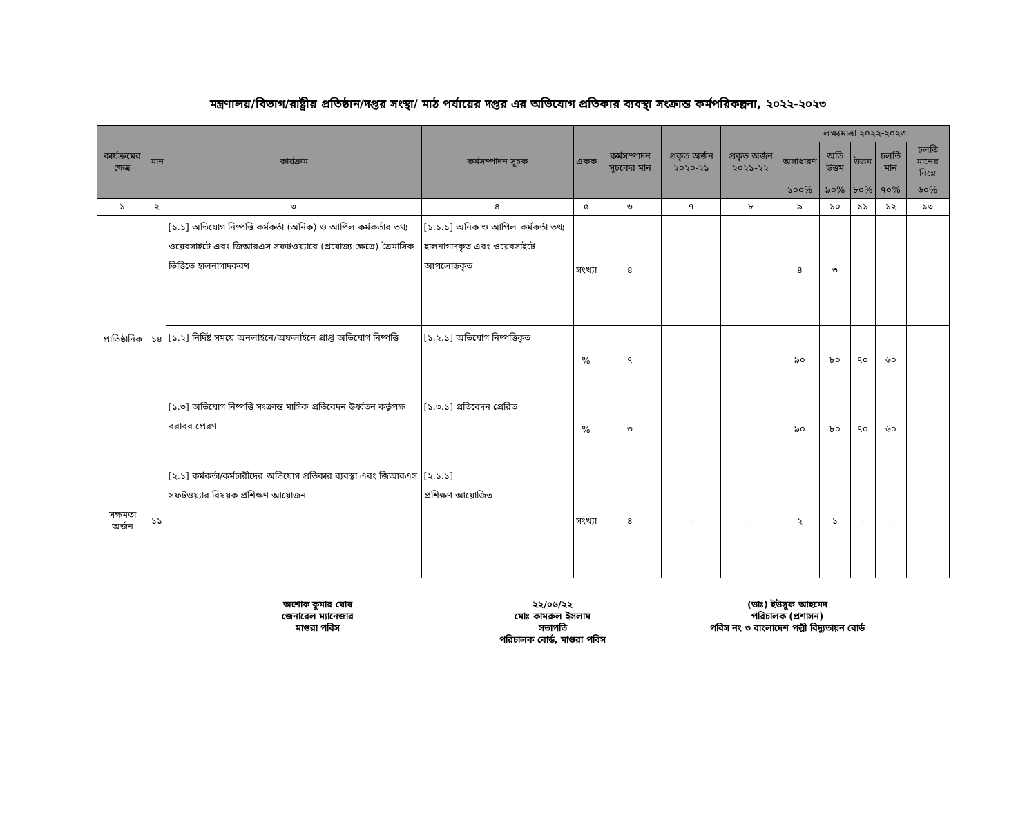মন্ত্রণালয়/বিভাগ/রাষ্ট্রীয় প্রতিষ্ঠান/দপ্তর সংস্থা/ মাঠ পর্যায়ের দপ্তর এর অভিযোগ প্রতিকার ব্যবস্থা সংক্রান্ত কর্মপরিকল্পনা, ২০২২-২০২৩
| কার্যক্রমের ক্ষেত্র | মান | কার্যক্রম | কর্মসম্পাদন সূচক | একক | কর্মসম্পাদন সূচকের মান | প্রকৃত অর্জন ২০২০-২১ | প্রকৃত অর্জন ২০২১-২২ | লক্ষ্যমাত্রা ২০২২-২০২৩ | | | | |
| --- | --- | --- | --- | --- | --- | --- | --- | --- | --- | --- | --- | --- |
| | | | | | | | | অসাধারণ | অতি উত্তম | উত্তম | চলতি মান | চলতি মানের নিম্নে |
| | | | | | | | | ১০০% | ৯০% | ৮০% | ৭০% | ৬০% |
| ১ | ২ | ৩ | ৪ | ৫ | ৬ | ৭ | ৮ | ৯ | ১০ | ১১ | ১২ | ১৩ |
| প্রাতিষ্ঠানিক | ১৪ | [১.১] অভিযোগ নিষ্পত্তি কর্মকর্তা (অনিক) ও আপিল কর্মকর্তার তথ্য ওয়েবসাইটে এবং জিআরএস সফটওয়্যারে (প্রযোজ্য ক্ষেত্রে) ত্রৈমাসিক ভিত্তিতে হালনাগাদকরণ | [১.১.১] অনিক ও আপিল কর্মকর্তা তথ্য হালনাগাদকৃত এবং ওয়েবসাইটে আপলোডকৃত | সংখ্যা | ৪ | | | ৪ | ৩ | | | |
| | | [১.২] নির্দিষ্ট সময়ে অনলাইনে/অফলাইনে প্রাপ্ত অভিযোগ নিষ্পত্তি | [১.২.১] অভিযোগ নিষ্পত্তিকৃত | % | ৭ | | | ৯০ | ৮০ | ৭০ | ৬০ | |
| | | [১.৩] অভিযোগ নিষ্পত্তি সংক্রান্ত মাসিক প্রতিবেদন উর্ধ্বতন কর্তৃপক্ষ বরাবর প্রেরণ | [১.৩.১] প্রতিবেদন প্রেরিত | % | ৩ | | | ৯০ | ৮০ | ৭০ | ৬০ | |
| সক্ষমতা অর্জন | ১১ | [২.১] কর্মকর্তা/কর্মচারীদের অভিযোগ প্রতিকার ব্যবস্থা এবং জিআরএস সফটওয়্যার বিষয়ক প্রশিক্ষণ আয়োজন | [২.১.১] প্রশিক্ষণ আয়োজিত | সংখ্যা | ৪ | - | - | ২ | ১ | - | - | - |
অশোক কুমার ঘোষ
জেনারেল ম্যানেজার
মাগুরা পবিস
২২/০৬/২২
মোঃ কামরুল ইসলাম
সভাপতি
পরিচালক বোর্ড, মাগুরা পবিস
(ডাঃ) ইউসুফ আহমেদ
পরিচালক (প্রশাসন)
পবিস নং ৩ বাংলাদেশ পল্লী বিদ্যুতায়ন বোর্ড